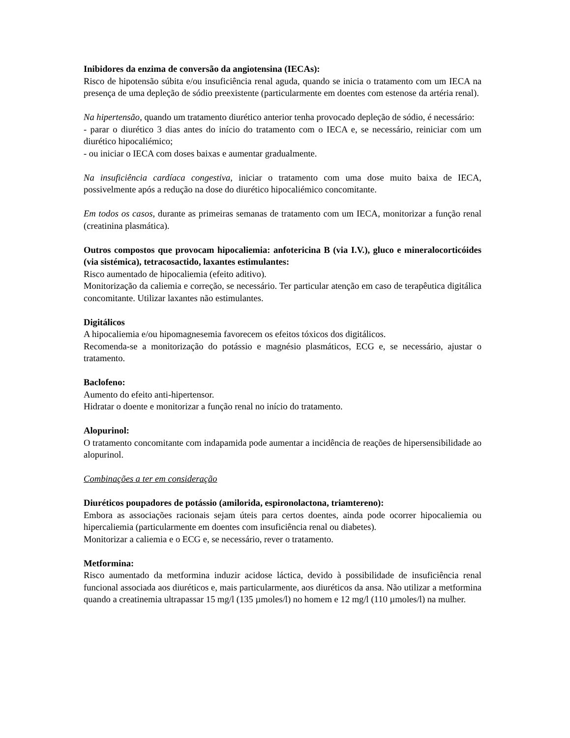Inibidores da enzima de conversão da angiotensina (IECAs):
Risco de hipotensão súbita e/ou insuficiência renal aguda, quando se inicia o tratamento com um IECA na presença de uma depleção de sódio preexistente (particularmente em doentes com estenose da artéria renal).
Na hipertensão, quando um tratamento diurético anterior tenha provocado depleção de sódio, é necessário:
- parar o diurético 3 dias antes do início do tratamento com o IECA e, se necessário, reiniciar com um diurético hipocaliémico;
- ou iniciar o IECA com doses baixas e aumentar gradualmente.
Na insuficiência cardíaca congestiva, iniciar o tratamento com uma dose muito baixa de IECA, possivelmente após a redução na dose do diurético hipocaliémico concomitante.
Em todos os casos, durante as primeiras semanas de tratamento com um IECA, monitorizar a função renal (creatinina plasmática).
Outros compostos que provocam hipocaliemia: anfotericina B (via I.V.), gluco e mineralocorticóides (via sistémica), tetracosactido, laxantes estimulantes:
Risco aumentado de hipocaliemia (efeito aditivo).
Monitorização da caliemia e correção, se necessário. Ter particular atenção em caso de terapêutica digitálica concomitante. Utilizar laxantes não estimulantes.
Digitálicos
A hipocaliemia e/ou hipomagnesemia favorecem os efeitos tóxicos dos digitálicos.
Recomenda-se a monitorização do potássio e magnésio plasmáticos, ECG e, se necessário, ajustar o tratamento.
Baclofeno:
Aumento do efeito anti-hipertensor.
Hidratar o doente e monitorizar a função renal no início do tratamento.
Alopurinol:
O tratamento concomitante com indapamida pode aumentar a incidência de reações de hipersensibilidade ao alopurinol.
Combinações a ter em consideração
Diuréticos poupadores de potássio (amilorida, espironolactona, triamtereno):
Embora as associações racionais sejam úteis para certos doentes, ainda pode ocorrer hipocaliemia ou hipercaliemia (particularmente em doentes com insuficiência renal ou diabetes).
Monitorizar a caliemia e o ECG e, se necessário, rever o tratamento.
Metformina:
Risco aumentado da metformina induzir acidose láctica, devido à possibilidade de insuficiência renal funcional associada aos diuréticos e, mais particularmente, aos diuréticos da ansa. Não utilizar a metformina quando a creatinemia ultrapassar 15 mg/l (135 µmoles/l) no homem e 12 mg/l (110 µmoles/l) na mulher.